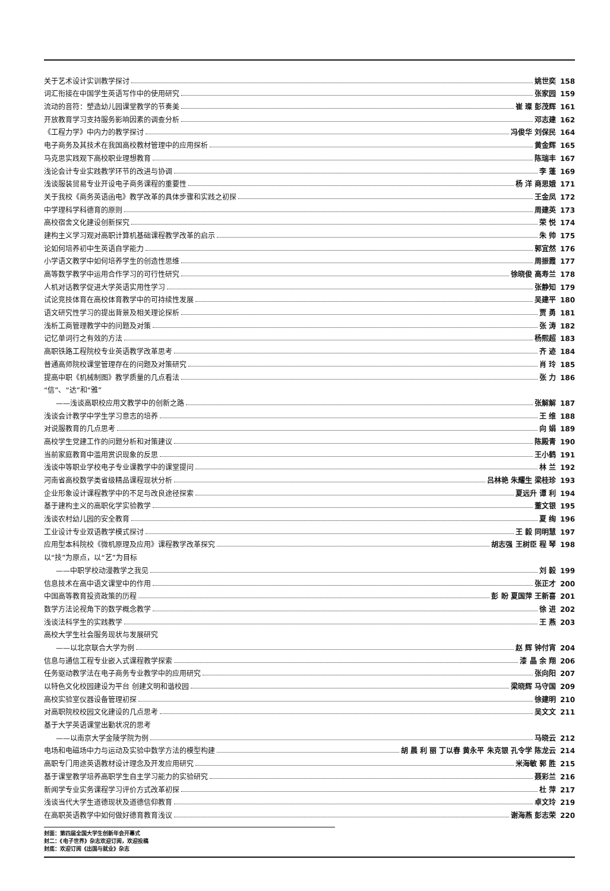关于艺术设计实训教学探讨 姚世奕 158
词汇衔接在中国学生英语写作中的使用研究 张家园 159
流动的音符：塑造幼儿园课堂教学的节奏美 崔 璨 彭茂辉 161
开放教育学习支持服务影响因素的调查分析 邓志建 162
《工程力学》中内力的教学探讨 冯俊华 刘保民 164
电子商务及其技术在我国高校教材管理中的应用探析 黄金辉 165
马克思实践观下高校职业理想教育 陈瑞丰 167
浅论会计专业实践教学环节的改进与协调 李 蓬 169
浅谈服装贸易专业开设电子商务课程的重要性 杨 洋 商思娥 171
关于我校《商务英语函电》教学改革的具体步骤和实践之初探 王金凤 172
中学理科学科德育的原则 周建英 173
高校宿舍文化建设创新探究 荣 悦 174
建构主义学习观对高职计算机基础课程教学改革的启示 朱 帅 175
论如何培养初中生英语自学能力 郭宜然 176
小学语文教学中如何培养学生的创造性思维 周振霞 177
高等数学教学中运用合作学习的可行性研究 徐晓俊 高寿兰 178
人机对话教学促进大学英语实用性学习 张静知 179
试论竞技体育在高校体育教学中的可持续性发展 吴建平 180
语文研究性学习的提出背景及相关理论探析 贾 勇 181
浅析工商管理教学中的问题及对策 张 涛 182
记忆单词行之有效的方法 杨熙超 183
高职铁路工程院校专业英语教学改革思考 齐 迹 184
普通高师院校课堂管理存在的问题及对策研究 肖 玲 185
提高中职《机械制图》教学质量的几点看法 张 力 186
“信”、“达”和“雅”
——浅谈高职校应用文教学中的创新之路 张解解 187
浅谈会计教学中学生学习意志的培养 王 维 188
对说服教育的几点思考 向 娟 189
高校学生党建工作的问题分析和对策建议 陈殿青 190
当前家庭教育中滥用赏识现象的反思 王小鹤 191
浅谈中等职业学校电子专业课教学中的课堂提问 林 兰 192
河南省高校数学类省级精品课程现状分析 吕林艳 朱耀生 梁桂珍 193
企业形象设计课程教学中的不足与改良途径探索 夏远升 谭 利 194
基于建构主义的高职化学实验教学 董文银 195
浅谈农村幼儿园的安全教育 夏 绚 196
工业设计专业双语教学模式探讨 王 毅 同明慧 197
应用型本科院校《微机原理及应用》课程教学改革探究 胡志强 王树臣 程 琴 198
以“技”为原点，以“艺”为目标
——中职学校动漫教学之我见 刘 毅 199
信息技术在高中语文课堂中的作用 张正才 200
中国高等教育投资政策的历程 彭 盼 夏国萍 王新喜 201
数学方法论视角下的数学概念教学 徐 进 202
浅谈法科学生的实践教学 王 燕 203
高校大学生社会服务现状与发展研究
——以北京联合大学为例 赵 辉 钟付宵 204
信息与通信工程专业嵌入式课程教学探索 漆 晶 余 翔 206
任务驱动教学法在电子商务专业教学中的应用研究 张向阳 207
以特色文化校园建设为平台 创建文明和谐校园 梁晓辉 马守国 209
高校实验室仪器设备管理初探 徐建明 210
对高职院校校园文化建设的几点思考 吴文文 211
基于大学英语课堂出勤状况的思考
——以南京大学金陵学院为例 马晓云 212
电场和电磁场中力与运动及实验中数学方法的模型构建 胡 晨 利 丽 丁以春 黄永平 朱克银 孔令学 陈龙云 214
高职专门用途英语教材设计理念及开发应用研究 米海敏 郭 胜 215
基于课堂教学培养高职学生自主学习能力的实验研究 聂彩兰 216
新闻学专业实务课程学习评价方式改革初探 杜 萍 217
浅谈当代大学生道德现状及道德信仰教育 卓文玲 219
在高职英语教学中如何做好德育教育浅议 谢海燕 彭志荣 220
封面：第四届全国大学生创新年会开幕式
封二：《电子世界》杂志欢迎订阅，欢迎投稿
封底：欢迎订阅《出国与就业》杂志